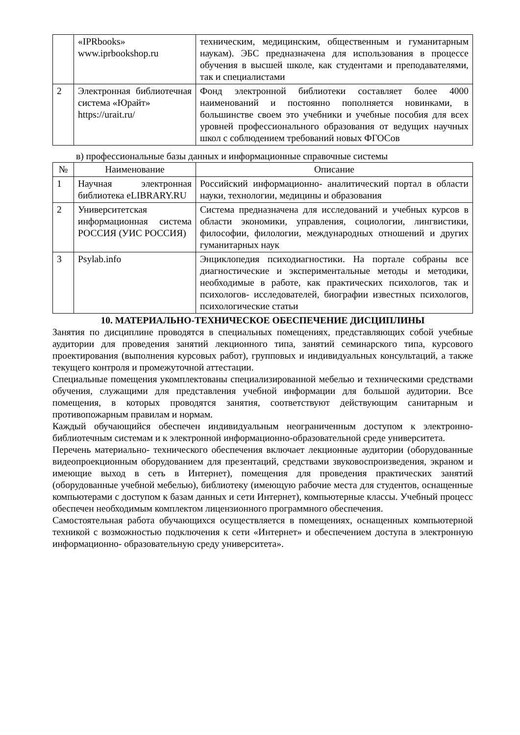| | «IPRbooks» www.iprbookshop.ru | техническим, медицинским, общественным и гуманитарным наукам). ЭБС предназначена для использования в процессе обучения в высшей школе, как студентами и преподавателями, так и специалистами |
| 2 | Электронная библиотечная система «Юрайт» https://urait.ru/ | Фонд электронной библиотеки составляет более 4000 наименований и постоянно пополняется новинками, в большинстве своем это учебники и учебные пособия для всех уровней профессионального образования от ведущих научных школ с соблюдением требований новых ФГОСов |
в) профессиональные базы данных и информационные справочные системы
| № | Наименование | Описание |
| --- | --- | --- |
| 1 | Научная электронная библиотека eLIBRARY.RU | Российский информационно- аналитический портал в области науки, технологии, медицины и образования |
| 2 | Университетская информационная система РОССИЯ (УИС РОССИЯ) | Система предназначена для исследований и учебных курсов в области экономики, управления, социологии, лингвистики, философии, филологии, международных отношений и других гуманитарных наук |
| 3 | Psylab.info | Энциклопедия психодиагностики. На портале собраны все диагностические и экспериментальные методы и методики, необходимые в работе, как практических психологов, так и психологов- исследователей, биографии известных психологов, психологические статьи |
10. МАТЕРИАЛЬНО-ТЕХНИЧЕСКОЕ ОБЕСПЕЧЕНИЕ ДИСЦИПЛИНЫ
Занятия по дисциплине проводятся в специальных помещениях, представляющих собой учебные аудитории для проведения занятий лекционного типа, занятий семинарского типа, курсового проектирования (выполнения курсовых работ), групповых и индивидуальных консультаций, а также текущего контроля и промежуточной аттестации.
Специальные помещения укомплектованы специализированной мебелью и техническими средствами обучения, служащими для представления учебной информации для большой аудитории. Все помещения, в которых проводятся занятия, соответствуют действующим санитарным и противопожарным правилам и нормам.
Каждый обучающийся обеспечен индивидуальным неограниченным доступом к электронно- библиотечным системам и к электронной информационно-образовательной среде университета.
Перечень материально- технического обеспечения включает лекционные аудитории (оборудованные видеопроекционным оборудованием для презентаций, средствами звуковоспроизведения, экраном и имеющие выход в сеть в Интернет), помещения для проведения практических занятий (оборудованные учебной мебелью), библиотеку (имеющую рабочие места для студентов, оснащенные компьютерами с доступом к базам данных и сети Интернет), компьютерные классы. Учебный процесс обеспечен необходимым комплектом лицензионного программного обеспечения.
Самостоятельная работа обучающихся осуществляется в помещениях, оснащенных компьютерной техникой с возможностью подключения к сети «Интернет» и обеспечением доступа в электронную информационно- образовательную среду университета».